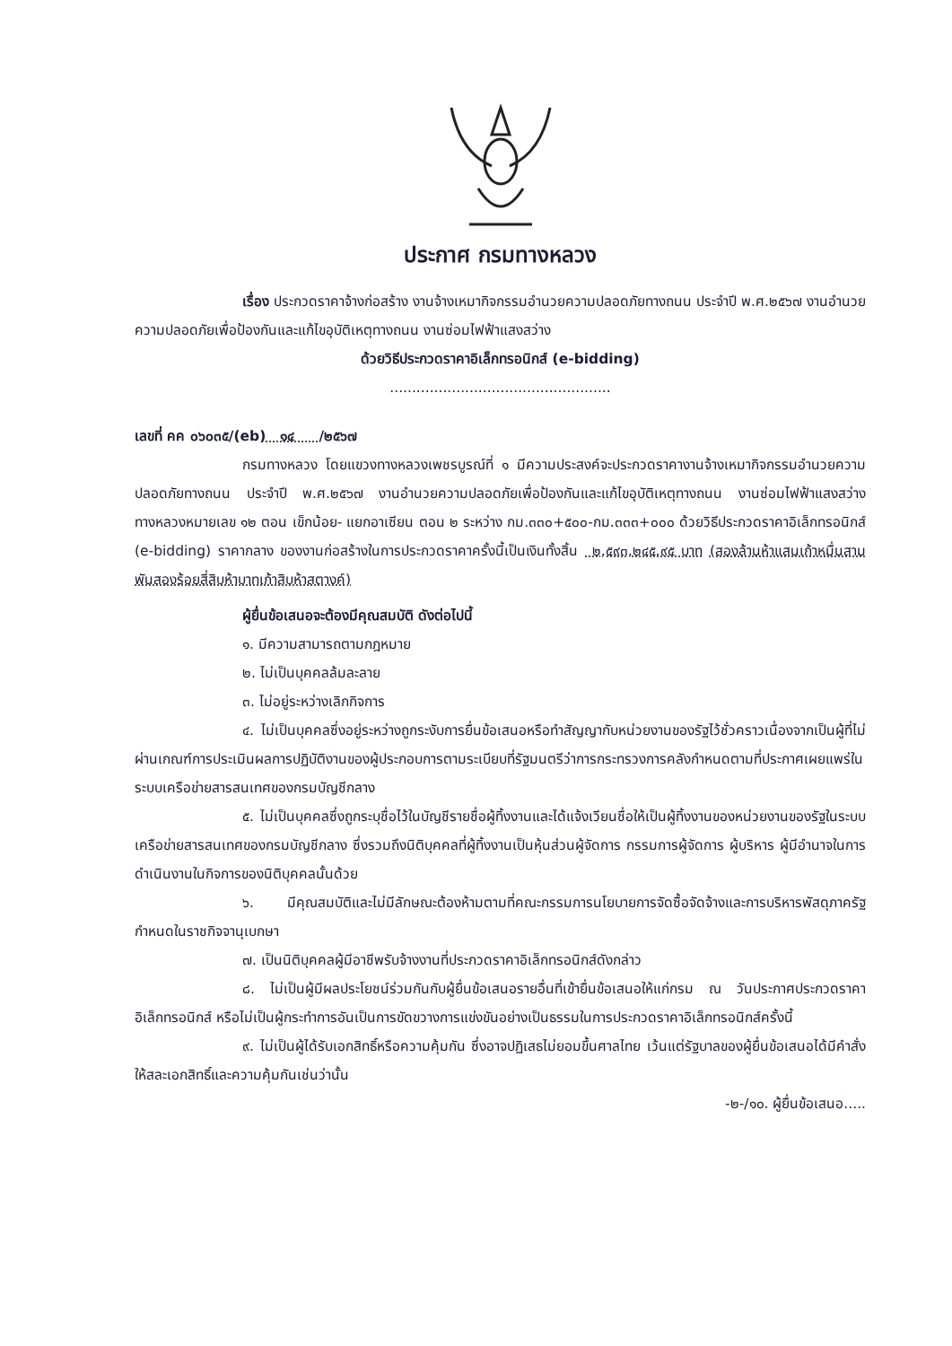ประกาศ กรมทางหลวง
เรื่อง ประกวดราคาจ้างก่อสร้าง งานจ้างเหมากิจกรรมอำนวยความปลอดภัยทางถนน ประจำปี พ.ศ.๒๕๖๗ งานอำนวยความปลอดภัยเพื่อป้องกันและแก้ไขอุบัติเหตุทางถนน งานซ่อมไฟฟ้าแสงสว่าง
ด้วยวิธีประกวดราคาอิเล็กทรอนิกส์ (e-bidding)
..................................................
เลขที่ คค ๐๖๐๓๕/(eb) ๑๔ /๒๕๖๗
กรมทางหลวง โดยแขวงทางหลวงเพชรบูรณ์ที่ ๑ มีความประสงค์จะประกวดราคางานจ้างเหมากิจกรรมอำนวยความปลอดภัยทางถนน ประจำปี พ.ศ.๒๕๖๗ งานอำนวยความปลอดภัยเพื่อป้องกันและแก้ไขอุบัติเหตุทางถนน งานซ่อมไฟฟ้าแสงสว่าง ทางหลวงหมายเลข ๑๒ ตอน เข็กน้อย- แยกอาเซียน ตอน ๒ ระหว่าง กม.๓๓๐+๕๐๐-กม.๓๓๓+๐๐๐ ด้วยวิธีประกวดราคาอิเล็กทรอนิกส์ (e-bidding) ราคากลาง ของงานก่อสร้างในการประกวดราคาครั้งนี้เป็นเงินทั้งสิ้น ๒,๕๙๓,๒๔๕.๙๕ บาท (สองล้านห้าแสนเก้าหมื่นสามพันสองร้อยสี่สิบห้าบาทเก้าสิบห้าสตางค์)
ผู้ยื่นข้อเสนอจะต้องมีคุณสมบัติ ดังต่อไปนี้
๑. มีความสามารถตามกฎหมาย
๒. ไม่เป็นบุคคลล้มละลาย
๓. ไม่อยู่ระหว่างเลิกกิจการ
๔. ไม่เป็นบุคคลซึ่งอยู่ระหว่างถูกระงับการยื่นข้อเสนอหรือทำสัญญากับหน่วยงานของรัฐไว้ชั่วคราวเนื่องจากเป็นผู้ที่ไม่ผ่านเกณฑ์การประเมินผลการปฏิบัติงานของผู้ประกอบการตามระเบียบที่รัฐมนตรีว่าการกระทรวงการคลังกำหนดตามที่ประกาศเผยแพร่ในระบบเครือข่ายสารสนเทศของกรมบัญชีกลาง
๕. ไม่เป็นบุคคลซึ่งถูกระบุชื่อไว้ในบัญชีรายชื่อผู้ทิ้งงานและได้แจ้งเวียนชื่อให้เป็นผู้ทิ้งงานของหน่วยงานของรัฐในระบบเครือข่ายสารสนเทศของกรมบัญชีกลาง ซึ่งรวมถึงนิติบุคคลที่ผู้ทิ้งงานเป็นหุ้นส่วนผู้จัดการ กรรมการผู้จัดการ ผู้บริหาร ผู้มีอำนาจในการดำเนินงานในกิจการของนิติบุคคลนั้นด้วย
๖. มีคุณสมบัติและไม่มีลักษณะต้องห้ามตามที่คณะกรรมการนโยบายการจัดซื้อจัดจ้างและการบริหารพัสดุภาครัฐกำหนดในราชกิจจานุเบกษา
๗. เป็นนิติบุคคลผู้มีอาชีพรับจ้างงานที่ประกวดราคาอิเล็กทรอนิกส์ดังกล่าว
๘. ไม่เป็นผู้มีผลประโยชน์ร่วมกันกับผู้ยื่นข้อเสนอรายอื่นที่เข้ายื่นข้อเสนอให้แก่กรม ณ วันประกาศประกวดราคาอิเล็กทรอนิกส์ หรือไม่เป็นผู้กระทำการอันเป็นการขัดขวางการแข่งขันอย่างเป็นธรรมในการประกวดราคาอิเล็กทรอนิกส์ครั้งนี้
๙. ไม่เป็นผู้ได้รับเอกสิทธิ์หรือความคุ้มกัน ซึ่งอาจปฏิเสธไม่ยอมขึ้นศาลไทย เว้นแต่รัฐบาลของผู้ยื่นข้อเสนอได้มีคำสั่งให้สละเอกสิทธิ์และความคุ้มกันเช่นว่านั้น
-๒-/๑๐. ผู้ยื่นข้อเสนอ.....